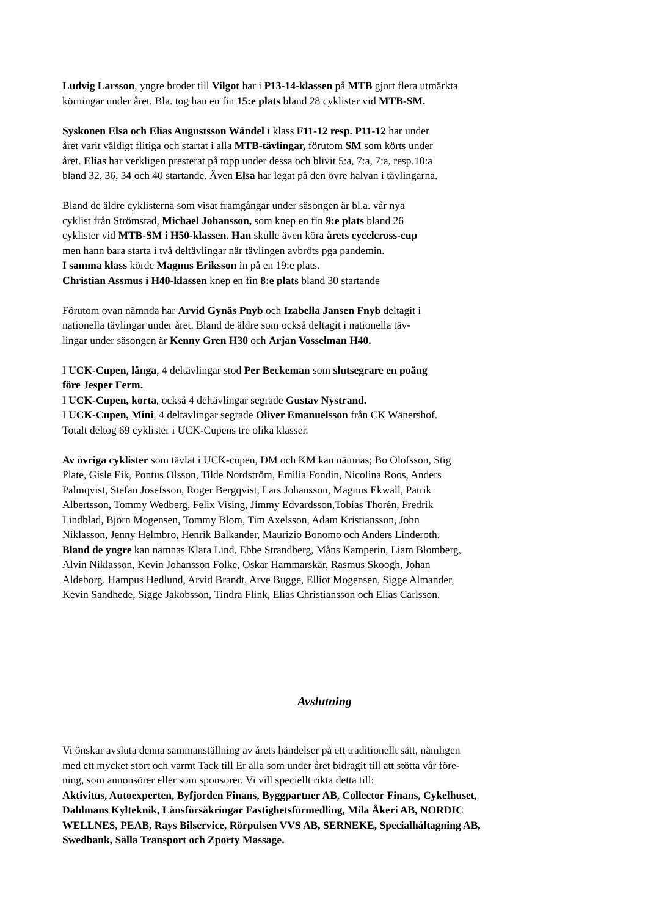Ludvig Larsson, yngre broder till Vilgot har i P13-14-klassen på MTB gjort flera utmärkta
körningar under året. Bla. tog han en fin 15:e plats bland 28 cyklister vid MTB-SM.
Syskonen Elsa och Elias Augustsson Wändel i klass F11-12 resp. P11-12 har under
året varit väldigt flitiga och startat i alla MTB-tävlingar, förutom SM som körts under
året. Elias har verkligen presterat på topp under dessa och blivit 5:a, 7:a, 7:a, resp.10:a
bland 32, 36, 34 och 40 startande. Även Elsa har legat på den övre halvan i tävlingarna.
Bland de äldre cyklisterna som visat framgångar under säsongen är bl.a. vår nya
cyklist från Strömstad, Michael Johansson, som knep en fin 9:e plats bland 26
cyklister vid MTB-SM i H50-klassen. Han skulle även köra årets cycelcross-cup
men hann bara starta i två deltävlingar när tävlingen avbröts pga pandemin.
I samma klass körde Magnus Eriksson in på en 19:e plats.
Christian Assmus i H40-klassen knep en fin 8:e plats bland 30 startande
Förutom ovan nämnda har Arvid Gynäs Pnyb och Izabella Jansen Fnyb deltagit i
nationella tävlingar under året. Bland de äldre som också deltagit i nationella täv-
lingar under säsongen är Kenny Gren H30 och Arjan Vosselman H40.
I UCK-Cupen, långa, 4 deltävlingar stod Per Beckeman som slutsegrare en poäng
före Jesper Ferm.
I UCK-Cupen, korta, också 4 deltävlingar segrade Gustav Nystrand.
I UCK-Cupen, Mini, 4 deltävlingar segrade Oliver Emanuelsson från CK Wänershof.
Totalt deltog 69 cyklister i UCK-Cupens tre olika klasser.
Av övriga cyklister som tävlat i UCK-cupen, DM och KM kan nämnas; Bo Olofsson, Stig
Plate, Gisle Eik, Pontus Olsson, Tilde Nordström, Emilia Fondin, Nicolina Roos, Anders
Palmqvist, Stefan Josefsson, Roger Bergqvist, Lars Johansson, Magnus Ekwall, Patrik
Albertsson, Tommy Wedberg, Felix Vising, Jimmy Edvardsson,Tobias Thorén, Fredrik
Lindblad, Björn Mogensen, Tommy Blom, Tim Axelsson, Adam Kristiansson, John
Niklasson, Jenny Helmbro, Henrik Balkander, Maurizio Bonomo och Anders Linderoth.
Bland de yngre kan nämnas Klara Lind, Ebbe Strandberg, Måns Kamperin, Liam Blomberg,
Alvin Niklasson, Kevin Johansson Folke, Oskar Hammarskär, Rasmus Skoogh, Johan
Aldeborg, Hampus Hedlund, Arvid Brandt, Arve Bugge, Elliot Mogensen, Sigge Almander,
Kevin Sandhede, Sigge Jakobsson, Tindra Flink, Elias Christiansson och Elias Carlsson.
Avslutning
Vi önskar avsluta denna sammanställning av årets händelser på ett traditionellt sätt, nämligen
med ett mycket stort och varmt Tack till Er alla som under året bidragit till att stötta vår före-
ning, som annonsörer eller som sponsorer. Vi vill speciellt rikta detta till:
Aktivitus, Autoexperten, Byfjorden Finans, Byggpartner AB, Collector Finans, Cykelhuset,
Dahlmans Kylteknik, Länsförsäkringar Fastighetsförmedling, Mila Åkeri AB, NORDIC
WELLNES, PEAB, Rays Bilservice, Rörpulsen VVS AB, SERNEKE, Specialhåltagning AB,
Swedbank, Sälla Transport och Zporty Massage.